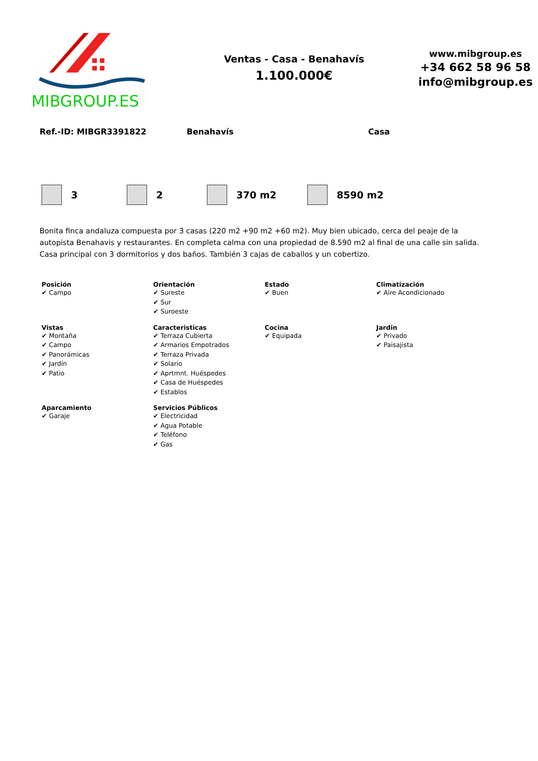MIBGROUP.ES
Ventas - Casa - Benahavís
1.100.000€
www.mibgroup.es
+34 662 58 96 58
info@mibgroup.es
Ref.-ID: MIBGR3391822 Benahavís Casa
3 2 370 m2 8590 m2
Bonita finca andaluza compuesta por 3 casas (220 m2 +90 m2 +60 m2). Muy bien ubicado, cerca del peaje de la autopista Benahavis y restaurantes. En completa calma con una propiedad de 8.590 m2 al final de una calle sin salida. Casa principal con 3 dormitorios y dos baños. También 3 cajas de caballos y un cobertizo.
Posición
✔ Campo
Orientación
✔ Sureste
✔ Sur
✔ Suroeste
Estado
✔ Buen
Climatización
✔ Aire Acondicionado
Vistas
✔ Montaña
✔ Campo
✔ Panorámicas
✔ Jardín
✔ Patio
Caracteristicas
✔ Terraza Cubierta
✔ Armarios Empotrados
✔ Terraza Privada
✔ Solario
✔ Aprtmnt. Huéspedes
✔ Casa de Huéspedes
✔ Establos
Cocina
✔ Equipada
Jardin
✔ Privado
✔ Paisajista
Aparcamiento
✔ Garaje
Servicios Públicos
✔ Electricidad
✔ Agua Potable
✔ Teléfono
✔ Gas